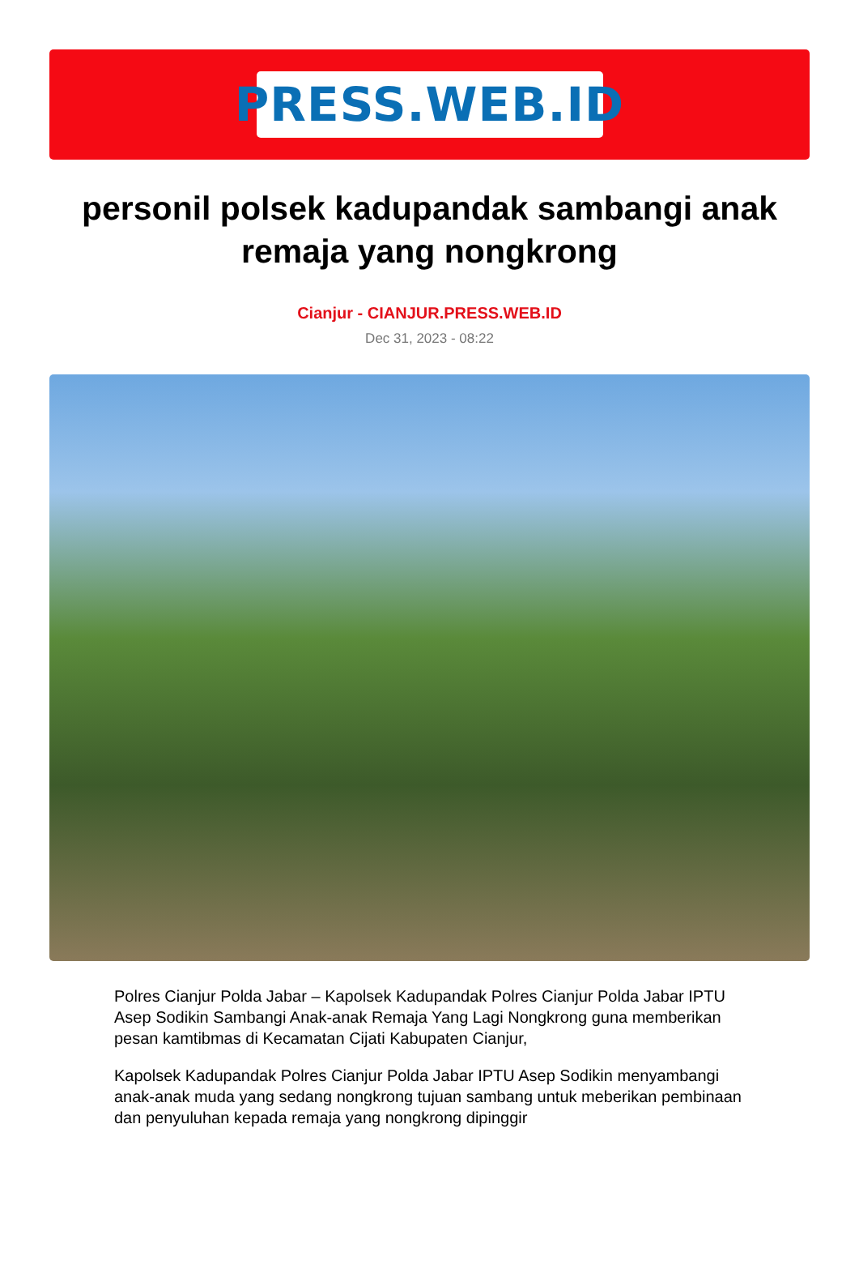PRESS.WEB.ID
personil polsek kadupandak sambangi anak remaja yang nongkrong
Cianjur - CIANJUR.PRESS.WEB.ID
Dec 31, 2023 - 08:22
Polres Cianjur Polda Jabar – Kapolsek Kadupandak Polres Cianjur Polda Jabar IPTU Asep Sodikin Sambangi Anak-anak Remaja Yang Lagi Nongkrong guna memberikan pesan kamtibmas di Kecamatan Cijati Kabupaten Cianjur,
Kapolsek Kadupandak Polres Cianjur Polda Jabar IPTU Asep Sodikin menyambangi anak-anak muda yang sedang nongkrong tujuan sambang untuk meberikan pembinaan dan penyuluhan kepada remaja yang nongkrong dipinggir